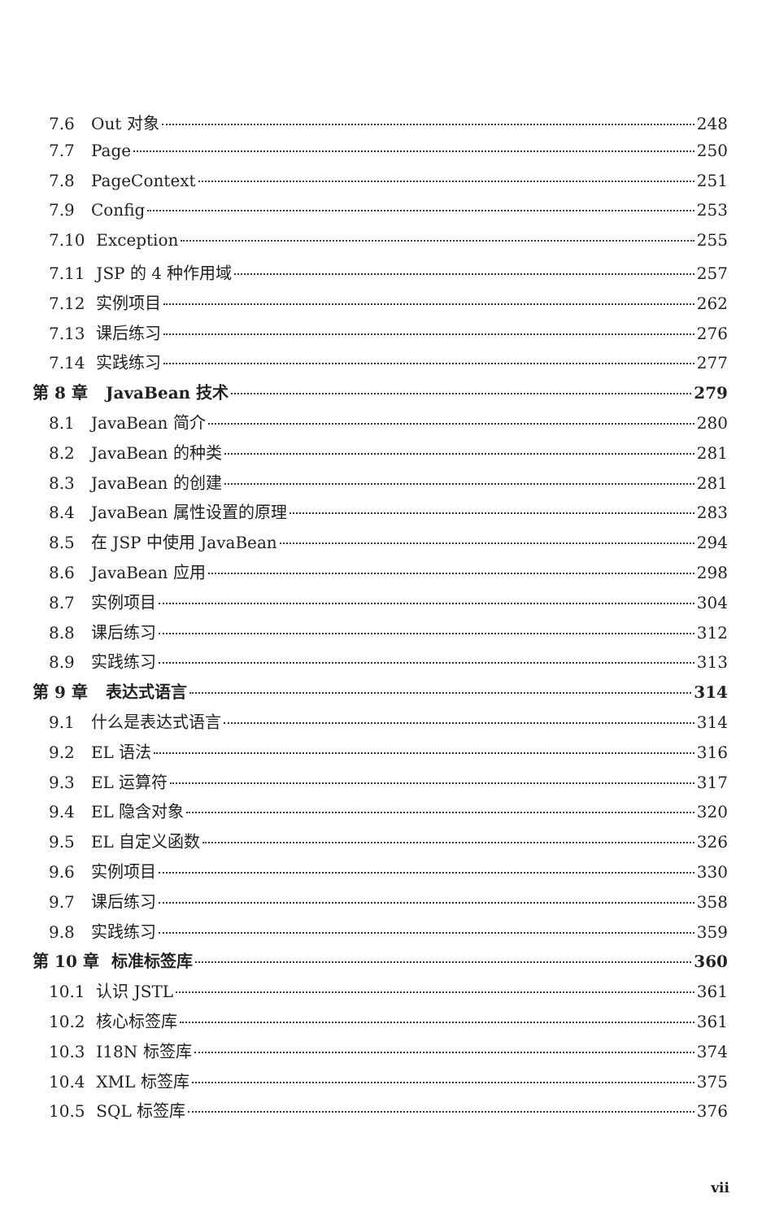7.6 Out 对象 248
7.7 Page 250
7.8 PageContext 251
7.9 Config 253
7.10 Exception 255
7.11 JSP 的 4 种作用域 257
7.12 实例项目 262
7.13 课后练习 276
7.14 实践练习 277
第 8 章 JavaBean 技术 279
8.1 JavaBean 简介 280
8.2 JavaBean 的种类 281
8.3 JavaBean 的创建 281
8.4 JavaBean 属性设置的原理 283
8.5 在 JSP 中使用 JavaBean 294
8.6 JavaBean 应用 298
8.7 实例项目 304
8.8 课后练习 312
8.9 实践练习 313
第 9 章 表达式语言 314
9.1 什么是表达式语言 314
9.2 EL 语法 316
9.3 EL 运算符 317
9.4 EL 隐含对象 320
9.5 EL 自定义函数 326
9.6 实例项目 330
9.7 课后练习 358
9.8 实践练习 359
第 10 章 标准标签库 360
10.1 认识 JSTL 361
10.2 核心标签库 361
10.3 I18N 标签库 374
10.4 XML 标签库 375
10.5 SQL 标签库 376
vii